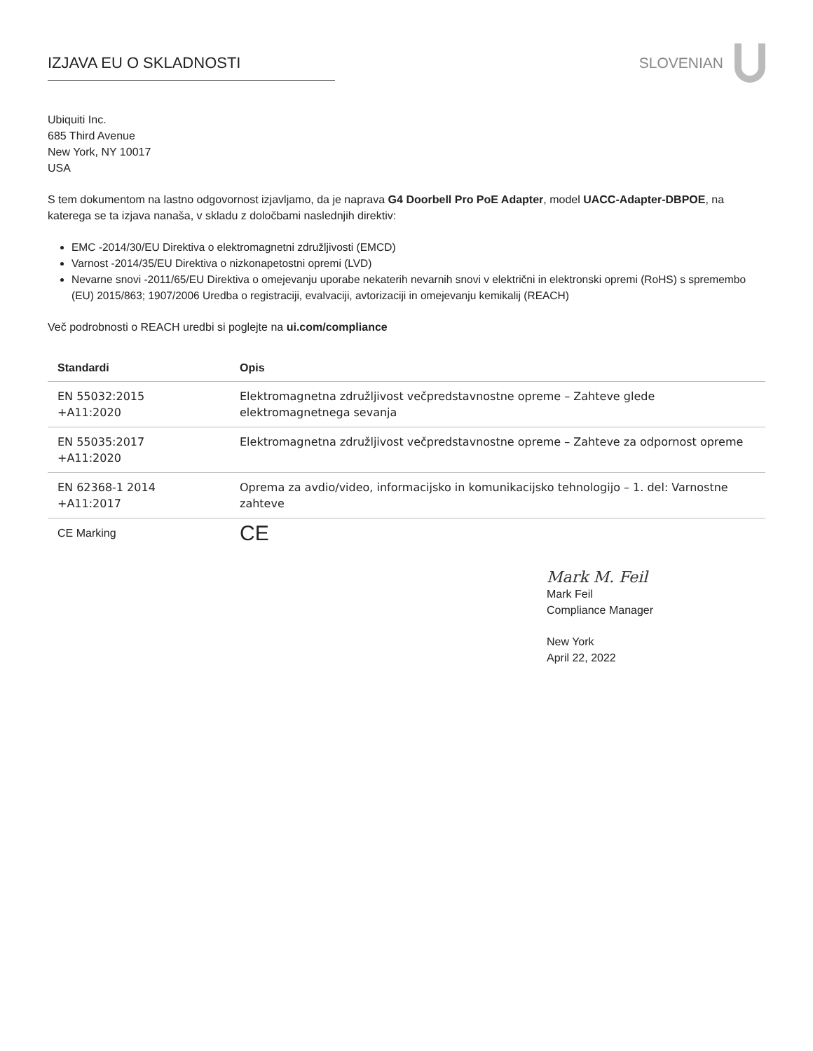IZJAVA EU O SKLADNOSTI SLOVENIAN
Ubiquiti Inc.
685 Third Avenue
New York, NY 10017
USA
S tem dokumentom na lastno odgovornost izjavljamo, da je naprava G4 Doorbell Pro PoE Adapter, model UACC-Adapter-DBPOE, na katerega se ta izjava nanaša, v skladu z določbami naslednjih direktiv:
EMC -2014/30/EU Direktiva o elektromagnetni združljivosti (EMCD)
Varnost -2014/35/EU Direktiva o nizkonapetostni opremi (LVD)
Nevarne snovi -2011/65/EU Direktiva o omejevanju uporabe nekaterih nevarnih snovi v električni in elektronski opremi (RoHS) s spremembo (EU) 2015/863; 1907/2006 Uredba o registraciji, evalvaciji, avtorizaciji in omejevanju kemikalij (REACH)
Več podrobnosti o REACH uredbi si poglejte na ui.com/compliance
| Standardi | Opis |
| --- | --- |
| EN 55032:2015 +A11:2020 | Elektromagnetna združljivost večpredstavnostne opreme – Zahteve glede elektromagnetnega sevanja |
| EN 55035:2017 +A11:2020 | Elektromagnetna združljivost večpredstavnostne opreme – Zahteve za odpornost opreme |
| EN 62368-1 2014 +A11:2017 | Oprema za avdio/video, informacijsko in komunikacijsko tehnologijo – 1. del: Varnostne zahteve |
| CE Marking | CE |
Mark M. Feil
Mark Feil
Compliance Manager
New York
April 22, 2022